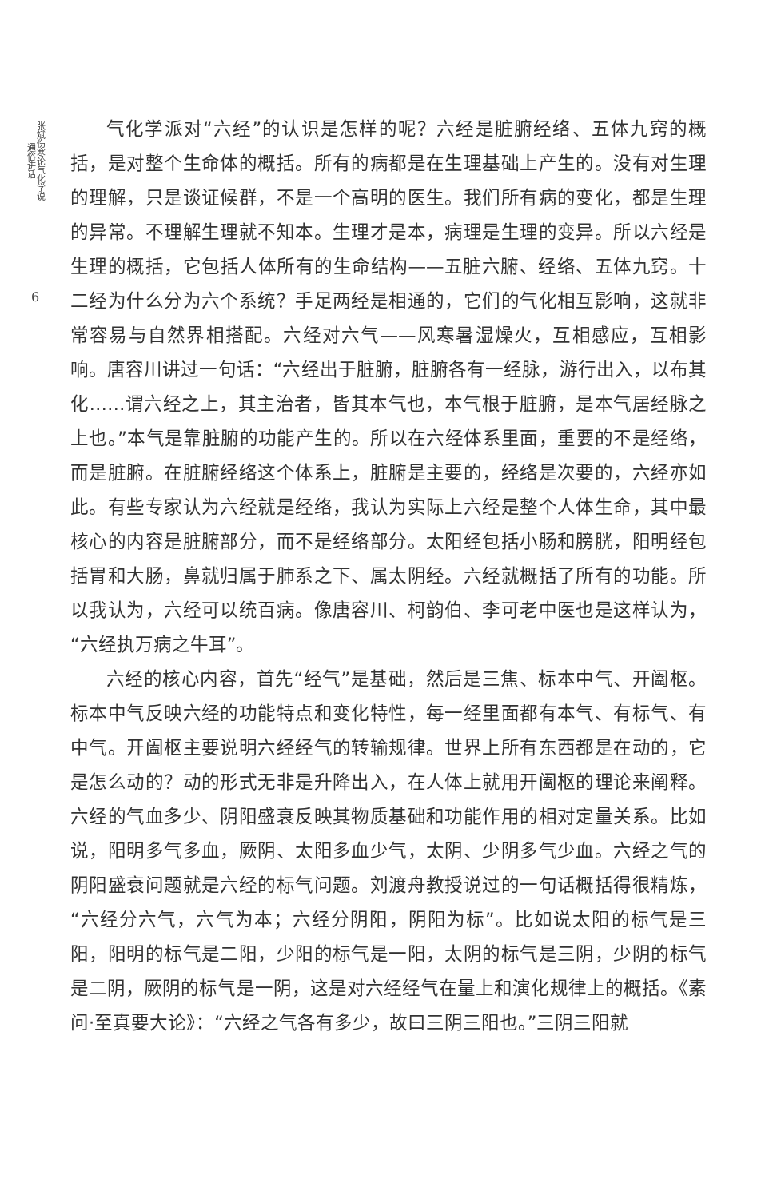张斌伤寒论气化学说 通俗讲话
6
气化学派对“六经”的认识是怎样的呢？六经是脏腑经络、五体九窍的概括，是对整个生命体的概括。所有的病都是在生理基础上产生的。没有对生理的理解，只是谈证候群，不是一个高明的医生。我们所有病的变化，都是生理的异常。不理解生理就不知本。生理才是本，病理是生理的变异。所以六经是生理的概括，它包括人体所有的生命结构——五脏六腑、经络、五体九窍。十二经为什么分为六个系统？手足两经是相通的，它们的气化相互影响，这就非常容易与自然界相搭配。六经对六气——风寒暑湿燥火，互相感应，互相影响。唐容川讲过一句话：“六经出于脏腑，脏腑各有一经脉，游行出入，以布其化……谓六经之上，其主治者，皆其本气也，本气根于脏腑，是本气居经脉之上也。”本气是靠脏腑的功能产生的。所以在六经体系里面，重要的不是经络，而是脏腑。在脏腑经络这个体系上，脏腑是主要的，经络是次要的，六经亦如此。有些专家认为六经就是经络，我认为实际上六经是整个人体生命，其中最核心的内容是脏腑部分，而不是经络部分。太阳经包括小肠和膀胱，阳明经包括胃和大肠，鼻就归属于肺系之下、属太阴经。六经就概括了所有的功能。所以我认为，六经可以统百病。像唐容川、柯韵伯、李可老中医也是这样认为，“六经执万病之牛耳”。
六经的核心内容，首先“经气”是基础，然后是三焦、标本中气、开阖枢。标本中气反映六经的功能特点和变化特性，每一经里面都有本气、有标气、有中气。开阖枢主要说明六经经气的转输规律。世界上所有东西都是在动的，它是怎么动的？动的形式无非是升降出入，在人体上就用开阖枢的理论来阐释。六经的气血多少、阴阳盛衰反映其物质基础和功能作用的相对定量关系。比如说，阳明多气多血，厥阴、太阳多血少气，太阴、少阴多气少血。六经之气的阴阳盛衰问题就是六经的标气问题。刘渡舟教授说过的一句话概括得很精炼，“六经分六气，六气为本；六经分阴阳，阴阳为标”。比如说太阳的标气是三阳，阳明的标气是二阳，少阳的标气是一阳，太阴的标气是三阴，少阴的标气是二阴，厥阴的标气是一阴，这是对六经经气在量上和演化规律上的概括。《素问·至真要大论》：“六经之气各有多少，故曰三阴三阳也。”三阴三阳就